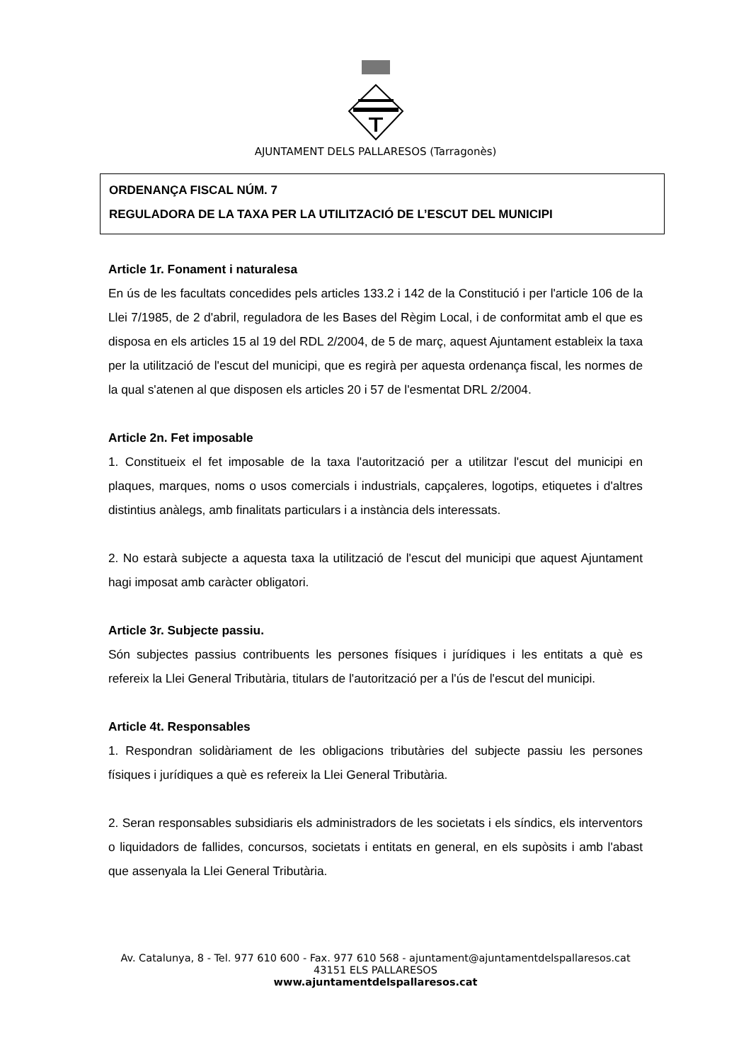AJUNTAMENT DELS PALLARESOS (Tarragonès)
ORDENANÇA FISCAL NÚM. 7
REGULADORA DE LA TAXA PER LA UTILITZACIÓ DE L’ESCUT DEL MUNICIPI
Article 1r. Fonament i naturalesa
En ús de les facultats concedides pels articles 133.2 i 142 de la Constitució i per l'article 106 de la Llei 7/1985, de 2 d'abril, reguladora de les Bases del Règim Local, i de conformitat amb el que es disposa en els articles 15 al 19 del RDL 2/2004, de 5 de març, aquest Ajuntament estableix la taxa per la utilització de l'escut del municipi, que es regirà per aquesta ordenança fiscal, les normes de la qual s'atenen al que disposen els articles 20 i 57 de l'esmentat DRL 2/2004.
Article 2n. Fet imposable
1. Constitueix el fet imposable de la taxa l'autorització per a utilitzar l'escut del municipi en plaques, marques, noms o usos comercials i industrials, capçaleres, logotips, etiquetes i d'altres distintius anàlegs, amb finalitats particulars i a instància dels interessats.
2. No estarà subjecte a aquesta taxa la utilització de l'escut del municipi que aquest Ajuntament hagi imposat amb caràcter obligatori.
Article 3r. Subjecte passiu.
Són subjectes passius contribuents les persones físiques i jurídiques i les entitats a què es refereix la Llei General Tributària, titulars de l'autorització per a l'ús de l'escut del municipi.
Article 4t. Responsables
1. Respondran solidàriament de les obligacions tributàries del subjecte passiu les persones físiques i jurídiques a què es refereix la Llei General Tributària.
2. Seran responsables subsidiaris els administradors de les societats i els síndics, els interventors o liquidadors de fallides, concursos, societats i entitats en general, en els supòsits i amb l'abast que assenyala la Llei General Tributària.
Av. Catalunya, 8 - Tel. 977 610 600 - Fax. 977 610 568 - ajuntament@ajuntamentdelspallaresos.cat
43151 ELS PALLARESOS
www.ajuntamentdelspallaresos.cat